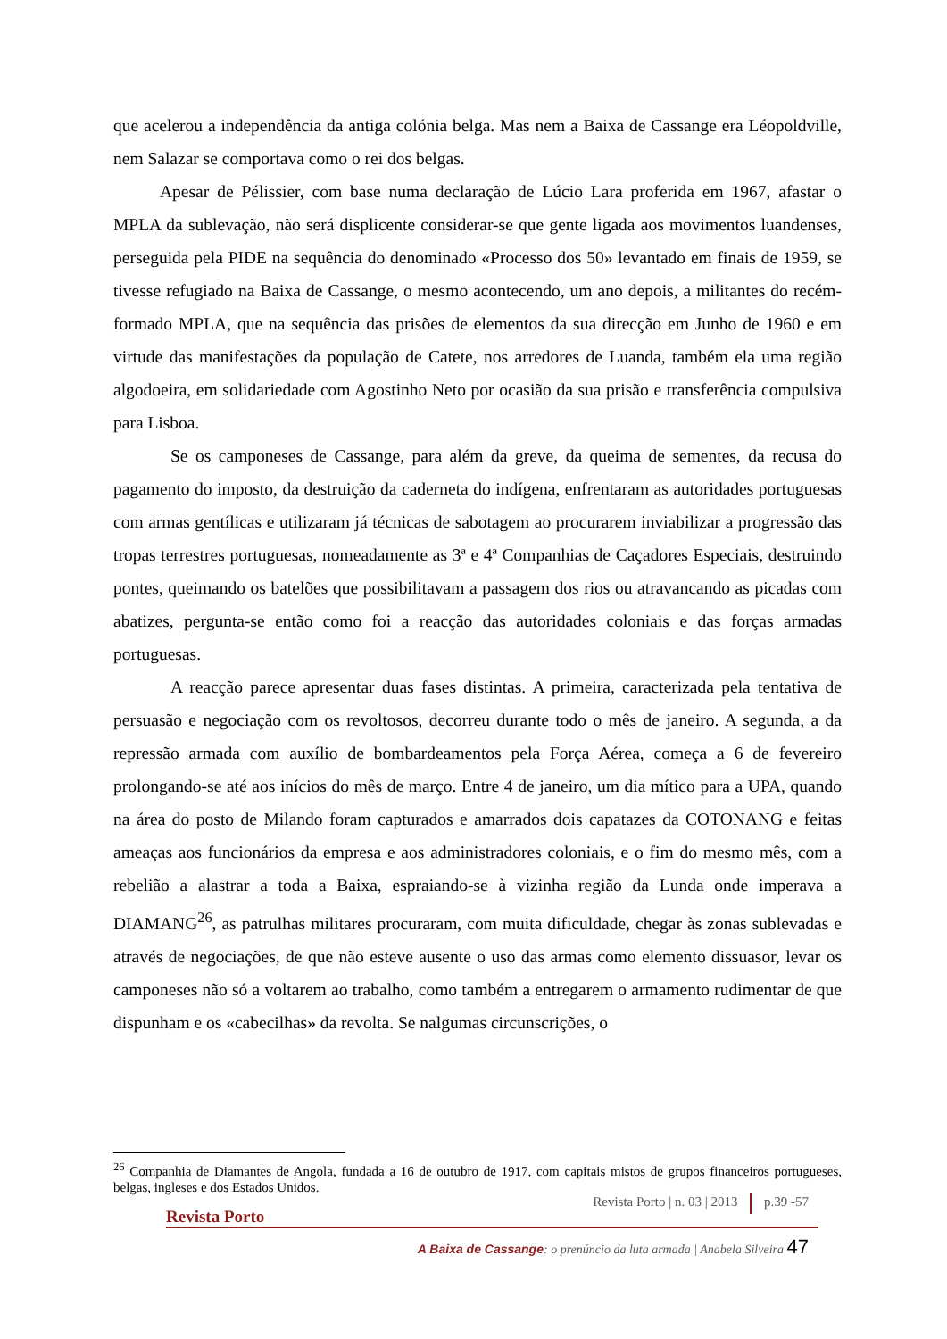que acelerou a independência da antiga colónia belga. Mas nem a Baixa de Cassange era Léopoldville, nem Salazar se comportava como o rei dos belgas.
Apesar de Pélissier, com base numa declaração de Lúcio Lara proferida em 1967, afastar o MPLA da sublevação, não será displicente considerar-se que gente ligada aos movimentos luandenses, perseguida pela PIDE na sequência do denominado «Processo dos 50» levantado em finais de 1959, se tivesse refugiado na Baixa de Cassange, o mesmo acontecendo, um ano depois, a militantes do recém-formado MPLA, que na sequência das prisões de elementos da sua direcção em Junho de 1960 e em virtude das manifestações da população de Catete, nos arredores de Luanda, também ela uma região algodoeira, em solidariedade com Agostinho Neto por ocasião da sua prisão e transferência compulsiva para Lisboa.
Se os camponeses de Cassange, para além da greve, da queima de sementes, da recusa do pagamento do imposto, da destruição da caderneta do indígena, enfrentaram as autoridades portuguesas com armas gentílicas e utilizaram já técnicas de sabotagem ao procurarem inviabilizar a progressão das tropas terrestres portuguesas, nomeadamente as 3ª e 4ª Companhias de Caçadores Especiais, destruindo pontes, queimando os batelões que possibilitavam a passagem dos rios ou atravancando as picadas com abatizes, pergunta-se então como foi a reacção das autoridades coloniais e das forças armadas portuguesas.
A reacção parece apresentar duas fases distintas. A primeira, caracterizada pela tentativa de persuasão e negociação com os revoltosos, decorreu durante todo o mês de janeiro. A segunda, a da repressão armada com auxílio de bombardeamentos pela Força Aérea, começa a 6 de fevereiro prolongando-se até aos inícios do mês de março. Entre 4 de janeiro, um dia mítico para a UPA, quando na área do posto de Milando foram capturados e amarrados dois capatazes da COTONANG e feitas ameaças aos funcionários da empresa e aos administradores coloniais, e o fim do mesmo mês, com a rebelião a alastrar a toda a Baixa, espraiando-se à vizinha região da Lunda onde imperava a DIAMANG<sup>26</sup>, as patrulhas militares procuraram, com muita dificuldade, chegar às zonas sublevadas e através de negociações, de que não esteve ausente o uso das armas como elemento dissuasor, levar os camponeses não só a voltarem ao trabalho, como também a entregarem o armamento rudimentar de que dispunham e os «cabecilhas» da revolta. Se nalgumas circunscrições, o
<sup>26</sup> Companhia de Diamantes de Angola, fundada a 16 de outubro de 1917, com capitais mistos de grupos financeiros portugueses, belgas, ingleses e dos Estados Unidos.
Revista Porto | n. 03 | 2013 p.39 -57
Revista Porto
A Baixa de Cassange: o prenúncio da luta armada | Anabela Silveira 47